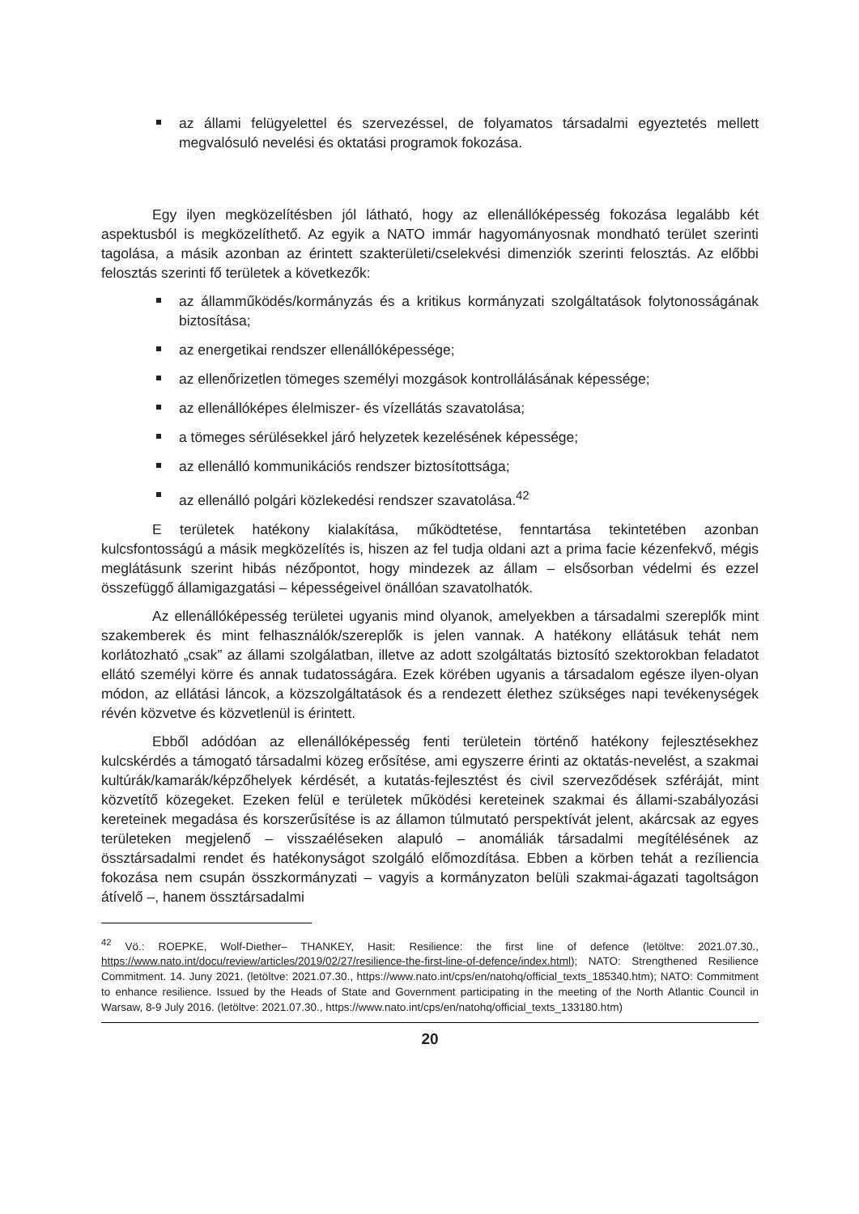az állami felügyelettel és szervezéssel, de folyamatos társadalmi egyeztetés mellett megvalósuló nevelési és oktatási programok fokozása.
Egy ilyen megközelítésben jól látható, hogy az ellenállóképesség fokozása legalább két aspektusból is megközelíthető. Az egyik a NATO immár hagyományosnak mondható terület szerinti tagolása, a másik azonban az érintett szakterületi/cselekvési dimenziók szerinti felosztás. Az előbbi felosztás szerinti fő területek a következők:
az államműködés/kormányzás és a kritikus kormányzati szolgáltatások folytonosságának biztosítása;
az energetikai rendszer ellenállóképessége;
az ellenőrizetlen tömeges személyi mozgások kontrollálásának képessége;
az ellenállóképes élelmiszer- és vízellátás szavatolása;
a tömeges sérülésekkel járó helyzetek kezelésének képessége;
az ellenálló kommunikációs rendszer biztosítottsága;
az ellenálló polgári közlekedési rendszer szavatolása.<sup>42</sup>
E területek hatékony kialakítása, működtetése, fenntartása tekintetében azonban kulcsfontosságú a másik megközelítés is, hiszen az fel tudja oldani azt a prima facie kézenfekvő, mégis meglátásunk szerint hibás nézőpontot, hogy mindezek az állam – elsősorban védelmi és ezzel összefüggő államigazgatási – képességeivel önállóan szavatolhatók.
Az ellenállóképesség területei ugyanis mind olyanok, amelyekben a társadalmi szereplők mint szakemberek és mint felhasználók/szereplők is jelen vannak. A hatékony ellátásuk tehát nem korlátozható „csak” az állami szolgálatban, illetve az adott szolgáltatás biztosító szektorokban feladatot ellátó személyi körre és annak tudatosságára. Ezek körében ugyanis a társadalom egésze ilyen-olyan módon, az ellátási láncok, a közszolgáltatások és a rendezett élethez szükséges napi tevékenységek révén közvetve és közvetlenül is érintett.
Ebből adódóan az ellenállóképesség fenti területein történő hatékony fejlesztésekhez kulcskérdés a támogató társadalmi közeg erősítése, ami egyszerre érinti az oktatás-nevelést, a szakmai kultúrák/kamarák/képzőhelyek kérdését, a kutatás-fejlesztést és civil szerveződések szféráját, mint közvetítő közegeket. Ezeken felül e területek működési kereteinek szakmai és állami-szabályozási kereteinek megadása és korszerűsítése is az államon túlmutató perspektívát jelent, akárcsak az egyes területeken megjelenő – visszaéléseken alapuló – anomáliák társadalmi megítélésének az össztársadalmi rendet és hatékonyságot szolgáló előmozdítása. Ebben a körben tehát a rezíliencia fokozása nem csupán összkormányzati – vagyis a kormányzaton belüli szakmai-ágazati tagoltságon átívelő –, hanem össztársadalmi
<sup>42</sup> Vö.: ROEPKE, Wolf-Diether– THANKEY, Hasit: Resilience: the first line of defence (letöltve: 2021.07.30., https://www.nato.int/docu/review/articles/2019/02/27/resilience-the-first-line-of-defence/index.html); NATO: Strengthened Resilience Commitment. 14. Juny 2021. (letöltve: 2021.07.30., https://www.nato.int/cps/en/natohq/official_texts_185340.htm); NATO: Commitment to enhance resilience. Issued by the Heads of State and Government participating in the meeting of the North Atlantic Council in Warsaw, 8-9 July 2016. (letöltve: 2021.07.30., https://www.nato.int/cps/en/natohq/official_texts_133180.htm)
20